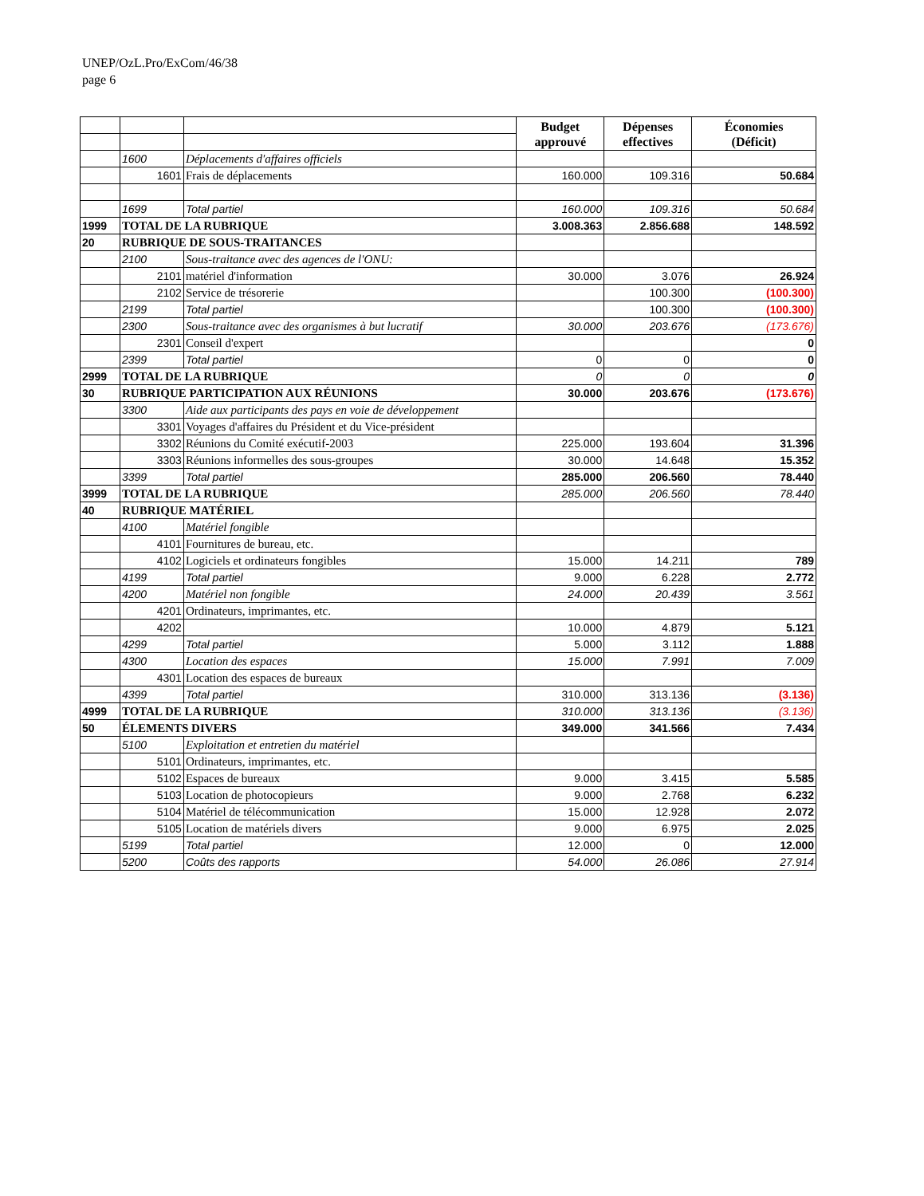UNEP/OzL.Pro/ExCom/46/38
page 6
| | | | Budget approuvé | Dépenses effectives | Économies (Déficit) |
| | 1600 | Déplacements d'affaires officiels | | | |
| | 1601 | Frais de déplacements | 160.000 | 109.316 | 50.684 |
| | 1699 | Total partiel | 160.000 | 109.316 | 50.684 |
| 1999 | TOTAL DE LA RUBRIQUE | | 3.008.363 | 2.856.688 | 148.592 |
| 20 | RUBRIQUE DE SOUS-TRAITANCES | | | | |
| | 2100 | Sous-traitance avec des agences de l'ONU: | | | |
| | 2101 | matériel d'information | 30.000 | 3.076 | 26.924 |
| | 2102 | Service de trésorerie | | 100.300 | (100.300) |
| | 2199 | Total partiel | | 100.300 | (100.300) |
| | 2300 | Sous-traitance avec des organismes à but lucratif | 30.000 | 203.676 | (173.676) |
| | 2301 | Conseil d'expert | | | 0 |
| | 2399 | Total partiel | 0 | 0 | 0 |
| 2999 | TOTAL DE LA RUBRIQUE | | 0 | 0 | 0 |
| 30 | RUBRIQUE PARTICIPATION AUX RÉUNIONS | | 30.000 | 203.676 | (173.676) |
| | 3300 | Aide aux participants des pays en voie de développement | | | |
| | 3301 | Voyages d'affaires du Président et du Vice-président | | | |
| | 3302 | Réunions du Comité exécutif-2003 | 225.000 | 193.604 | 31.396 |
| | 3303 | Réunions informelles des sous-groupes | 30.000 | 14.648 | 15.352 |
| | 3399 | Total partiel | 285.000 | 206.560 | 78.440 |
| 3999 | TOTAL DE LA RUBRIQUE | | 285.000 | 206.560 | 78.440 |
| 40 | RUBRIQUE MATÉRIEL | | | | |
| | 4100 | Matériel fongible | | | |
| | 4101 | Fournitures de bureau, etc. | | | |
| | 4102 | Logiciels et ordinateurs fongibles | 15.000 | 14.211 | 789 |
| | 4199 | Total partiel | 9.000 | 6.228 | 2.772 |
| | 4200 | Matériel non fongible | 24.000 | 20.439 | 3.561 |
| | 4201 | Ordinateurs, imprimantes, etc. | | | |
| | 4202 | | 10.000 | 4.879 | 5.121 |
| | 4299 | Total partiel | 5.000 | 3.112 | 1.888 |
| | 4300 | Location des espaces | 15.000 | 7.991 | 7.009 |
| | 4301 | Location des espaces de bureaux | | | |
| | 4399 | Total partiel | 310.000 | 313.136 | (3.136) |
| 4999 | TOTAL DE LA RUBRIQUE | | 310.000 | 313.136 | (3.136) |
| 50 | ÉLEMENTS DIVERS | | 349.000 | 341.566 | 7.434 |
| | 5100 | Exploitation et entretien du matériel | | | |
| | 5101 | Ordinateurs, imprimantes, etc. | | | |
| | 5102 | Espaces de bureaux | 9.000 | 3.415 | 5.585 |
| | 5103 | Location de photocopieurs | 9.000 | 2.768 | 6.232 |
| | 5104 | Matériel de télécommunication | 15.000 | 12.928 | 2.072 |
| | 5105 | Location de matériels divers | 9.000 | 6.975 | 2.025 |
| | 5199 | Total partiel | 12.000 | 0 | 12.000 |
| | 5200 | Coûts des rapports | 54.000 | 26.086 | 27.914 |